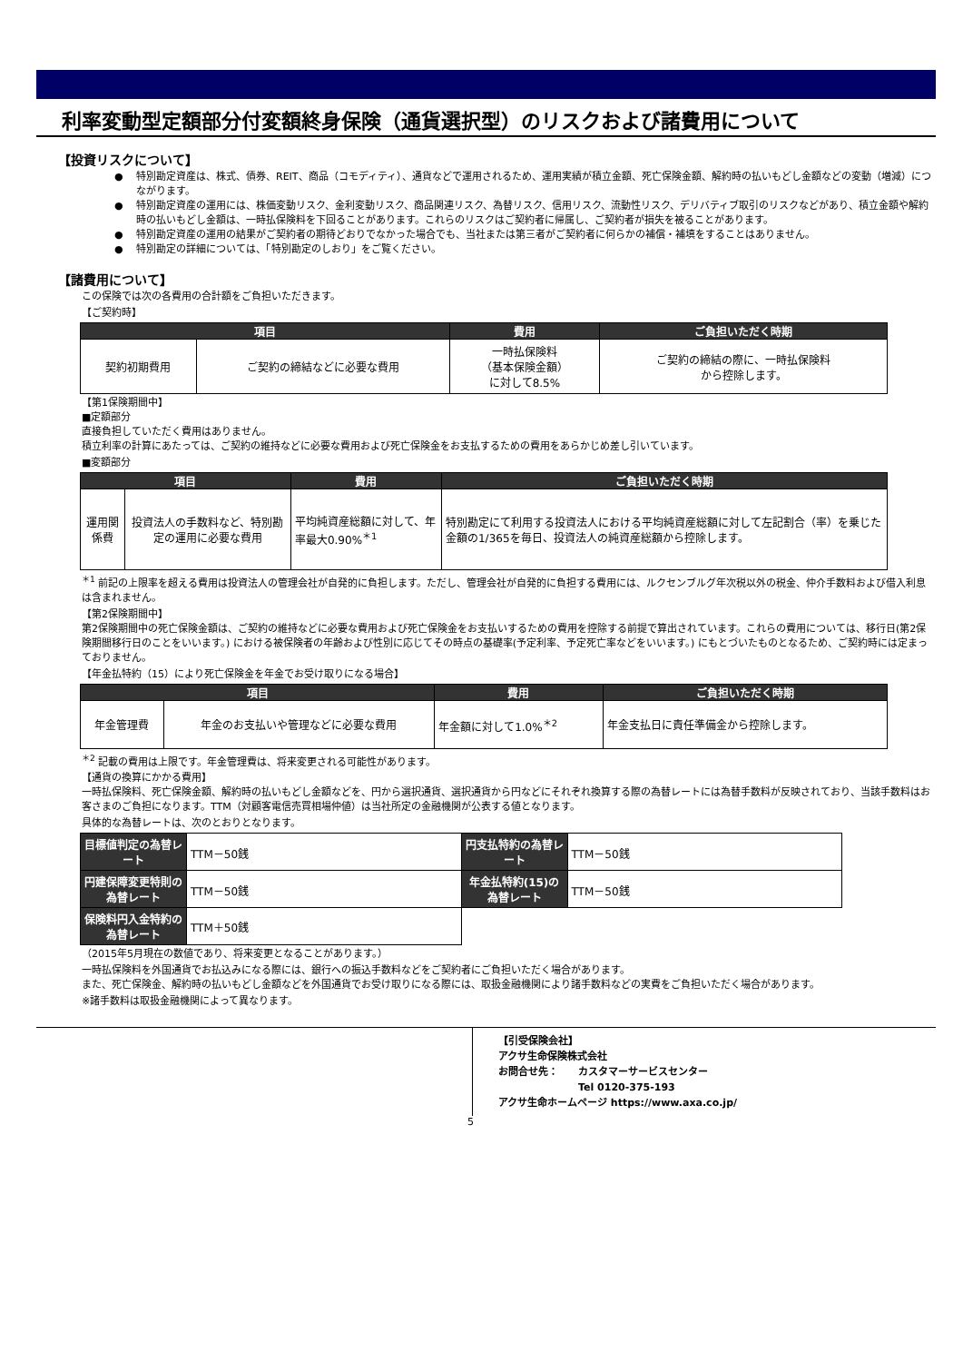利率変動型定額部分付変額終身保険（通貨選択型）のリスクおよび諸費用について
【投資リスクについて】
特別勘定資産は、株式、債券、REIT、商品（コモディティ）、通貨などで運用されるため、運用実績が積立金額、死亡保険金額、解約時の払いもどし金額などの変動（増減）につながります。
特別勘定資産の運用には、株価変動リスク、金利変動リスク、商品関連リスク、為替リスク、信用リスク、流動性リスク、デリバティブ取引のリスクなどがあり、積立金額や解約時の払いもどし金額は、一時払保険料を下回ることがあります。これらのリスクはご契約者に帰属し、ご契約者が損失を被ることがあります。
特別勘定資産の運用の結果がご契約者の期待どおりでなかった場合でも、当社または第三者がご契約者に何らかの補償・補填をすることはありません。
特別勘定の詳細については、「特別勘定のしおり」をご覧ください。
【諸費用について】
この保険では次の各費用の合計額をご負担いただきます。
【ご契約時】
| 項目 | | 費用 | ご負担いただく時期 |
| --- | --- | --- | --- |
| 契約初期費用 | ご契約の締結などに必要な費用 | 一時払保険料 （基本保険金額） に対して8.5% | ご契約の締結の際に、一時払保険料 から控除します。 |
【第1保険期間中】
■定額部分
直接負担していただく費用はありません。
積立利率の計算にあたっては、ご契約の維持などに必要な費用および死亡保険金をお支払するための費用をあらかじめ差し引いています。
■変額部分
| 項目 | | 費用 | ご負担いただく時期 |
| --- | --- | --- | --- |
| 運用関係費 | 投資法人の手数料など、特別勘定の運用に必要な費用 | 平均純資産総額に対して、年率最大0.90%<sup>＊1</sup> | 特別勘定にて利用する投資法人における平均純資産総額に対して左記割合（率）を乗じた金額の1/365を毎日、投資法人の純資産総額から控除します。 |
<sup>＊1</sup> 前記の上限率を超える費用は投資法人の管理会社が自発的に負担します。ただし、管理会社が自発的に負担する費用には、ルクセンブルグ年次税以外の税金、仲介手数料および借入利息は含まれません。
【第2保険期間中】
第2保険期間中の死亡保険金額は、ご契約の維持などに必要な費用および死亡保険金をお支払いするための費用を控除する前提で算出されています。これらの費用については、移行日(第2保険期間移行日のことをいいます。) における被保険者の年齢および性別に応じてその時点の基礎率(予定利率、予定死亡率などをいいます。) にもとづいたものとなるため、ご契約時には定まっておりません。
【年金払特約（15）により死亡保険金を年金でお受け取りになる場合】
| 項目 | | 費用 | ご負担いただく時期 |
| --- | --- | --- | --- |
| 年金管理費 | 年金のお支払いや管理などに必要な費用 | 年金額に対して1.0%<sup>＊2</sup> | 年金支払日に責任準備金から控除します。 |
<sup>＊2</sup> 記載の費用は上限です。年金管理費は、将来変更される可能性があります。
【通貨の換算にかかる費用】
一時払保険料、死亡保険金額、解約時の払いもどし金額などを、円から選択通貨、選択通貨から円などにそれぞれ換算する際の為替レートには為替手数料が反映されており、当該手数料はお客さまのご負担になります。TTM（対顧客電信売買相場仲値）は当社所定の金融機関が公表する値となります。
具体的な為替レートは、次のとおりとなります。
| 目標値判定の為替レート | TTM－50銭 | 円支払特約の為替レート | TTM－50銭 |
| 円建保障変更特則の為替レート | TTM－50銭 | 年金払特約(15)の為替レート | TTM－50銭 |
| 保険料円入金特約の為替レート | TTM＋50銭 | | |
（2015年5月現在の数値であり、将来変更となることがあります。）
一時払保険料を外国通貨でお払込みになる際には、銀行への振込手数料などをご契約者にご負担いただく場合があります。
また、死亡保険金、解約時の払いもどし金額などを外国通貨でお受け取りになる際には、取扱金融機関により諸手数料などの実費をご負担いただく場合があります。
※諸手数料は取扱金融機関によって異なります。
【引受保険会社】
アクサ生命保険株式会社
お問合せ先：　　カスタマーサービスセンター
　　　　　　　　Tel 0120-375-193
アクサ生命ホームページ https://www.axa.co.jp/
5